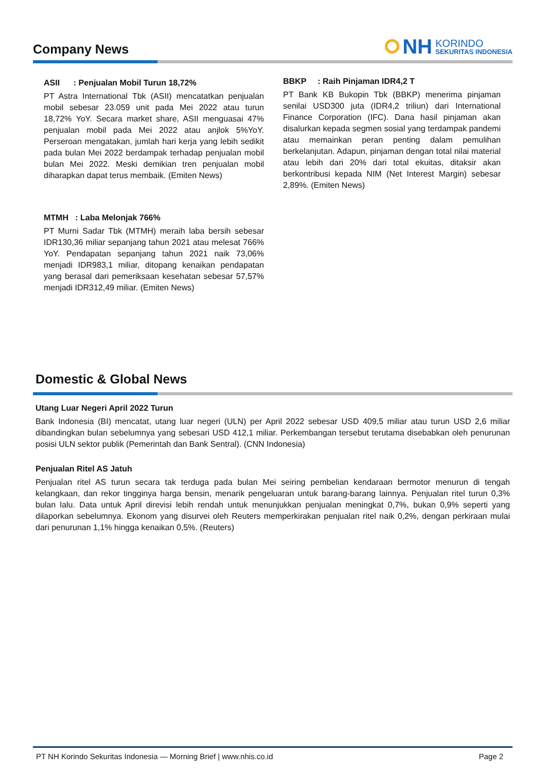Company News
NH KORINDO
SEKURITAS INDONESIA
ASII : Penjualan Mobil Turun 18,72%
PT Astra International Tbk (ASII) mencatatkan penjualan mobil sebesar 23.059 unit pada Mei 2022 atau turun 18,72% YoY. Secara market share, ASII menguasai 47% penjualan mobil pada Mei 2022 atau anjlok 5%YoY. Perseroan mengatakan, jumlah hari kerja yang lebih sedikit pada bulan Mei 2022 berdampak terhadap penjualan mobil bulan Mei 2022. Meski demikian tren penjualan mobil diharapkan dapat terus membaik. (Emiten News)
MTMH : Laba Melonjak 766%
PT Murni Sadar Tbk (MTMH) meraih laba bersih sebesar IDR130,36 miliar sepanjang tahun 2021 atau melesat 766% YoY. Pendapatan sepanjang tahun 2021 naik 73,06% menjadi IDR983,1 miliar, ditopang kenaikan pendapatan yang berasal dari pemeriksaan kesehatan sebesar 57,57% menjadi IDR312,49 miliar. (Emiten News)
BBKP : Raih Pinjaman IDR4,2 T
PT Bank KB Bukopin Tbk (BBKP) menerima pinjaman senilai USD300 juta (IDR4,2 triliun) dari International Finance Corporation (IFC). Dana hasil pinjaman akan disalurkan kepada segmen sosial yang terdampak pandemi atau memainkan peran penting dalam pemulihan berkelanjutan. Adapun, pinjaman dengan total nilai material atau lebih dari 20% dari total ekuitas, ditaksir akan berkontribusi kepada NIM (Net Interest Margin) sebesar 2,89%. (Emiten News)
Domestic & Global News
Utang Luar Negeri April 2022 Turun
Bank Indonesia (BI) mencatat, utang luar negeri (ULN) per April 2022 sebesar USD 409,5 miliar atau turun USD 2,6 miliar dibandingkan bulan sebelumnya yang sebesari USD 412,1 miliar. Perkembangan tersebut terutama disebabkan oleh penurunan posisi ULN sektor publik (Pemerintah dan Bank Sentral). (CNN Indonesia)
Penjualan Ritel AS Jatuh
Penjualan ritel AS turun secara tak terduga pada bulan Mei seiring pembelian kendaraan bermotor menurun di tengah kelangkaan, dan rekor tingginya harga bensin, menarik pengeluaran untuk barang-barang lainnya. Penjualan ritel turun 0,3% bulan lalu. Data untuk April direvisi lebih rendah untuk menunjukkan penjualan meningkat 0,7%, bukan 0,9% seperti yang dilaporkan sebelumnya. Ekonom yang disurvei oleh Reuters memperkirakan penjualan ritel naik 0,2%, dengan perkiraan mulai dari penurunan 1,1% hingga kenaikan 0,5%. (Reuters)
PT NH Korindo Sekuritas Indonesia — Morning Brief | www.nhis.co.id Page 2